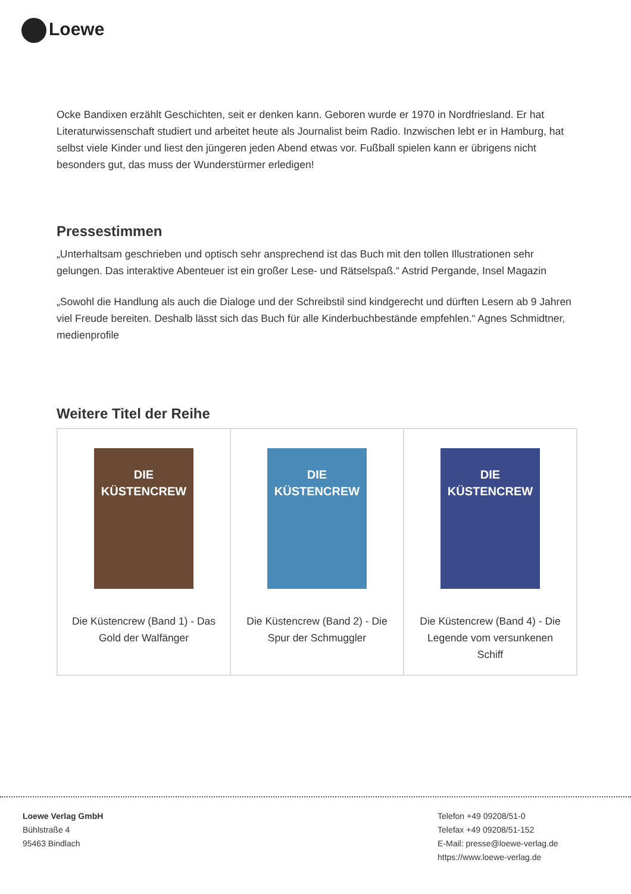Loewe
Ocke Bandixen erzählt Geschichten, seit er denken kann. Geboren wurde er 1970 in Nordfriesland. Er hat Literaturwissenschaft studiert und arbeitet heute als Journalist beim Radio. Inzwischen lebt er in Hamburg, hat selbst viele Kinder und liest den jüngeren jeden Abend etwas vor. Fußball spielen kann er übrigens nicht besonders gut, das muss der Wunderstürmer erledigen!
Pressestimmen
„Unterhaltsam geschrieben und optisch sehr ansprechend ist das Buch mit den tollen Illustrationen sehr gelungen. Das interaktive Abenteuer ist ein großer Lese- und Rätselspaß.“ Astrid Pergande, Insel Magazin
„Sowohl die Handlung als auch die Dialoge und der Schreibstil sind kindgerecht und dürften Lesern ab 9 Jahren viel Freude bereiten. Deshalb lässt sich das Buch für alle Kinderbuchbestände empfehlen.“ Agnes Schmidtner, medienprofile
Weitere Titel der Reihe
| DIE KÜSTENCREW Die Küstencrew (Band 1) - Das Gold der Walfänger | DIE KÜSTENCREW Die Küstencrew (Band 2) - Die Spur der Schmuggler | DIE KÜSTENCREW Die Küstencrew (Band 4) - Die Legende vom versunkenen Schiff |
Loewe Verlag GmbH
Bühlstraße 4
95463 Bindlach
Telefon +49 09208/51-0
Telefax +49 09208/51-152
E-Mail: presse@loewe-verlag.de
https://www.loewe-verlag.de